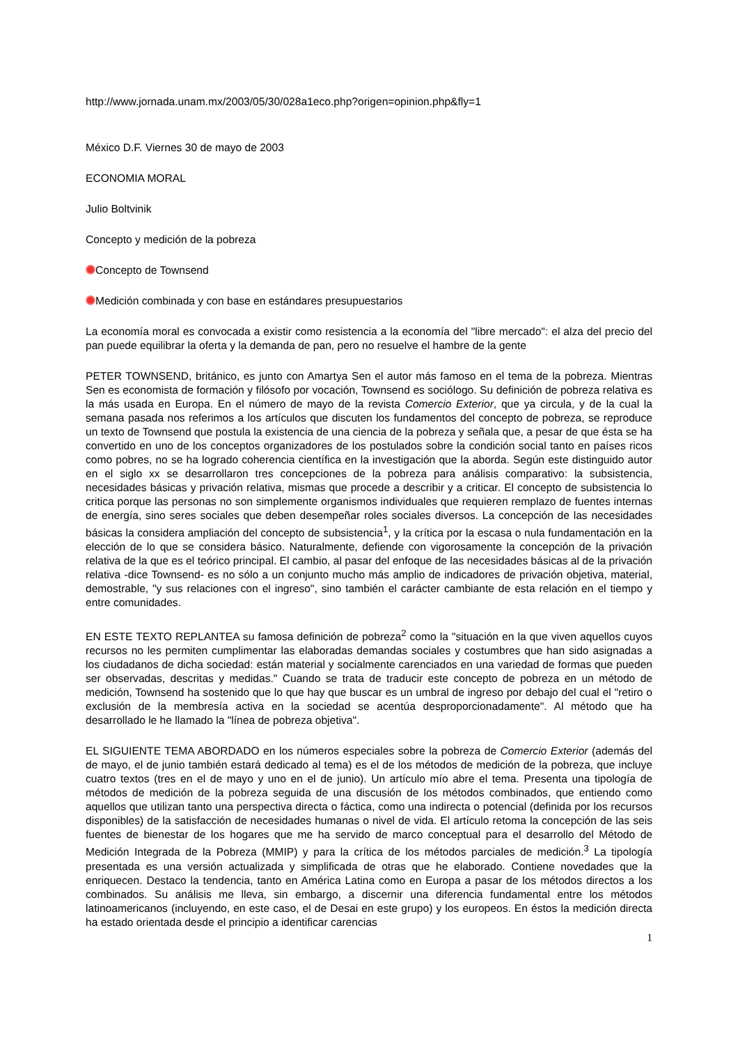http://www.jornada.unam.mx/2003/05/30/028a1eco.php?origen=opinion.php&fly=1
México D.F. Viernes 30 de mayo de 2003
ECONOMIA MORAL
Julio Boltvinik
Concepto y medición de la pobreza
Concepto de Townsend
Medición combinada y con base en estándares presupuestarios
La economía moral es convocada a existir como resistencia a la economía del "libre mercado": el alza del precio del pan puede equilibrar la oferta y la demanda de pan, pero no resuelve el hambre de la gente
PETER TOWNSEND, británico, es junto con Amartya Sen el autor más famoso en el tema de la pobreza. Mientras Sen es economista de formación y filósofo por vocación, Townsend es sociólogo. Su definición de pobreza relativa es la más usada en Europa. En el número de mayo de la revista Comercio Exterior, que ya circula, y de la cual la semana pasada nos referimos a los artículos que discuten los fundamentos del concepto de pobreza, se reproduce un texto de Townsend que postula la existencia de una ciencia de la pobreza y señala que, a pesar de que ésta se ha convertido en uno de los conceptos organizadores de los postulados sobre la condición social tanto en países ricos como pobres, no se ha logrado coherencia científica en la investigación que la aborda. Según este distinguido autor en el siglo xx se desarrollaron tres concepciones de la pobreza para análisis comparativo: la subsistencia, necesidades básicas y privación relativa, mismas que procede a describir y a criticar. El concepto de subsistencia lo critica porque las personas no son simplemente organismos individuales que requieren remplazo de fuentes internas de energía, sino seres sociales que deben desempeñar roles sociales diversos. La concepción de las necesidades básicas la considera ampliación del concepto de subsistencia<sup>1</sup>, y la crítica por la escasa o nula fundamentación en la elección de lo que se considera básico. Naturalmente, defiende con vigorosamente la concepción de la privación relativa de la que es el teórico principal. El cambio, al pasar del enfoque de las necesidades básicas al de la privación relativa -dice Townsend- es no sólo a un conjunto mucho más amplio de indicadores de privación objetiva, material, demostrable, "y sus relaciones con el ingreso", sino también el carácter cambiante de esta relación en el tiempo y entre comunidades.
EN ESTE TEXTO REPLANTEA su famosa definición de pobreza<sup>2</sup> como la "situación en la que viven aquellos cuyos recursos no les permiten cumplimentar las elaboradas demandas sociales y costumbres que han sido asignadas a los ciudadanos de dicha sociedad: están material y socialmente carenciados en una variedad de formas que pueden ser observadas, descritas y medidas." Cuando se trata de traducir este concepto de pobreza en un método de medición, Townsend ha sostenido que lo que hay que buscar es un umbral de ingreso por debajo del cual el "retiro o exclusión de la membresía activa en la sociedad se acentúa desproporcionadamente". Al método que ha desarrollado le he llamado la "línea de pobreza objetiva".
EL SIGUIENTE TEMA ABORDADO en los números especiales sobre la pobreza de Comercio Exterior (además del de mayo, el de junio también estará dedicado al tema) es el de los métodos de medición de la pobreza, que incluye cuatro textos (tres en el de mayo y uno en el de junio). Un artículo mío abre el tema. Presenta una tipología de métodos de medición de la pobreza seguida de una discusión de los métodos combinados, que entiendo como aquellos que utilizan tanto una perspectiva directa o fáctica, como una indirecta o potencial (definida por los recursos disponibles) de la satisfacción de necesidades humanas o nivel de vida. El artículo retoma la concepción de las seis fuentes de bienestar de los hogares que me ha servido de marco conceptual para el desarrollo del Método de Medición Integrada de la Pobreza (MMIP) y para la crítica de los métodos parciales de medición.<sup>3</sup> La tipología presentada es una versión actualizada y simplificada de otras que he elaborado. Contiene novedades que la enriquecen. Destaco la tendencia, tanto en América Latina como en Europa a pasar de los métodos directos a los combinados. Su análisis me lleva, sin embargo, a discernir una diferencia fundamental entre los métodos latinoamericanos (incluyendo, en este caso, el de Desai en este grupo) y los europeos. En éstos la medición directa ha estado orientada desde el principio a identificar carencias
1